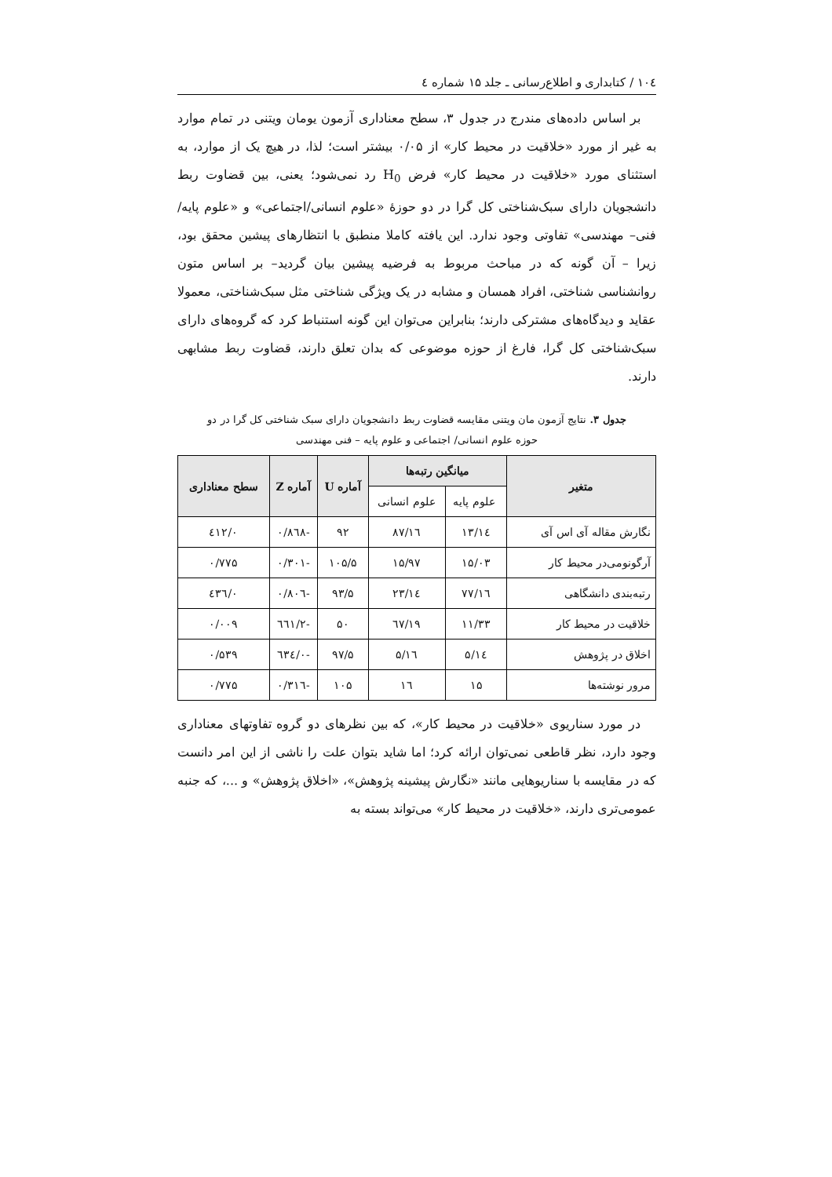۱۰٤ / کتابداری و اطلاع‌رسانی ـ جلد ۱۵ شماره ٤
بر اساس داده‌های مندرج در جدول ۳، سطح معناداری آزمون یومان ویتنی در تمام موارد به غیر از مورد «خلاقیت در محیط کار» از ۰/۰۵ بیشتر است؛ لذا، در هیچ یک از موارد، به استثنای مورد «خلاقیت در محیط کار» فرض H<sub>0</sub> رد نمی‌شود؛ یعنی، بین قضاوت ربط دانشجویان دارای سبک‌شناختی کل گرا در دو حوزهٔ «علوم انسانی/اجتماعی» و «علوم پایه/ فنی– مهندسی» تفاوتی وجود ندارد. این یافته کاملا منطبق با انتظارهای پیشین محقق بود، زیرا – آن گونه که در مباحث مربوط به فرضیه پیشین بیان گردید– بر اساس متون روانشناسی شناختی، افراد همسان و مشابه در یک ویژگی شناختی مثل سبک‌شناختی، معمولا عقاید و دیدگاه‌های مشترکی دارند؛ بنابراین می‌توان این گونه استنباط کرد که گروه‌های دارای سبک‌شناختی کل گرا، فارغ از حوزه موضوعی که بدان تعلق دارند، قضاوت ربط مشابهی دارند.
جدول ۳. نتایج آزمون مان ویتنی مقایسه قضاوت ربط دانشجویان دارای سبک شناختی کل گرا در دو
حوزه علوم انسانی/ اجتماعی و علوم پایه – فنی مهندسی
| متغیر | میانگین رتبه‌ها | | آماره U | آماره Z | سطح معناداری |
| --- | --- | --- | --- | --- | --- |
| | علوم پایه | علوم انسانی | | | |
| نگارش مقاله آی اس آی | ۱٤/۱۳ | ۱٦/۸۷ | ۹۲ | -۰/۸٦۸ | ۰/٤۱۲ |
| آرگونومی‌در محیط کار | ۱۵/۰۳ | ۱۵/۹۷ | ۱۰۵/۵ | -۰/۳۰۱ | ۰/۷۷۵ |
| رتبه‌بندی دانشگاهی | ۱٦/۷۷ | ۱٤/۲۳ | ۹۳/۵ | -۰/۸۰٦ | ۰/٤۳٦ |
| خلاقیت در محیط کار | ۱۱/۳۳ | ۱۹/٦۷ | ۵۰ | -۲/٦٦۱ | ۰/۰۰۹ |
| اخلاق در پژوهش | ۱٤/۵ | ۱٦/۵ | ۹۷/۵ | -۰/٦۳٤ | ۰/۵۳۹ |
| مرور نوشته‌ها | ۱۵ | ۱٦ | ۱۰۵ | -۰/۳۱٦ | ۰/۷۷۵ |
در مورد سناریوی «خلاقیت در محیط کار»، که بین نظرهای دو گروه تفاوتهای معناداری وجود دارد، نظر قاطعی نمی‌توان ارائه کرد؛ اما شاید بتوان علت را ناشی از این امر دانست که در مقایسه با سناریوهایی مانند «نگارش پیشینه پژوهش»، «اخلاق پژوهش» و ...، که جنبه عمومی‌تری دارند، «خلاقیت در محیط کار» می‌تواند بسته به